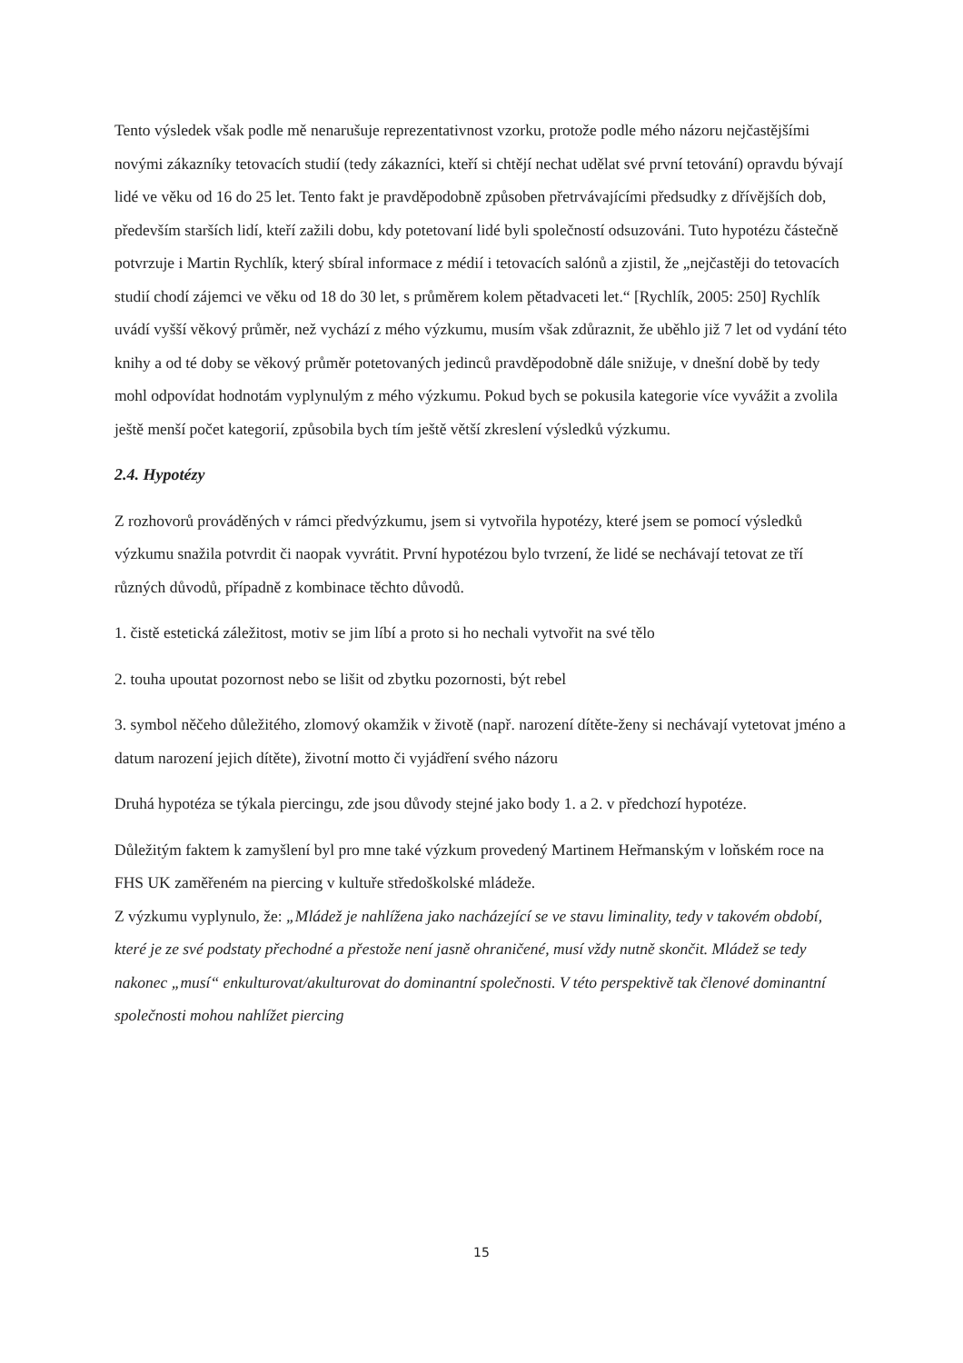Tento výsledek však podle mě nenarušuje reprezentativnost vzorku, protože podle mého názoru nejčastějšími novými zákazníky tetovacích studií (tedy zákazníci, kteří si chtějí nechat udělat své první tetování) opravdu bývají lidé ve věku od 16 do 25 let. Tento fakt je pravděpodobně způsoben přetrvávajícími předsudky z dřívějších dob, především starších lidí, kteří zažili dobu, kdy potetovaní lidé byli společností odsuzováni. Tuto hypotézu částečně potvrzuje i Martin Rychlík, který sbíral informace z médií i tetovacích salónů a zjistil, že „nejčastěji do tetovacích studií chodí zájemci ve věku od 18 do 30 let, s průměrem kolem pětadvaceti let.“ [Rychlík, 2005: 250] Rychlík uvádí vyšší věkový průměr, než vychází z mého výzkumu, musím však zdůraznit, že uběhlo již 7 let od vydání této knihy a od té doby se věkový průměr potetovaných jedinců pravděpodobně dále snižuje, v dnešní době by tedy mohl odpovídat hodnotám vyplynulým z mého výzkumu. Pokud bych se pokusila kategorie více vyvážit a zvolila ještě menší počet kategorií, způsobila bych tím ještě větší zkreslení výsledků výzkumu.
2.4. Hypotézy
Z rozhovorů prováděných v rámci předvýzkumu, jsem si vytvořila hypotézy, které jsem se pomocí výsledků výzkumu snažila potvrdit či naopak vyvrátit. První hypotézou bylo tvrzení, že lidé se nechávají tetovat ze tří různých důvodů, případně z kombinace těchto důvodů.
1. čistě estetická záležitost, motiv se jim líbí a proto si ho nechali vytvořit na své tělo
2. touha upoutat pozornost nebo se lišit od zbytku pozornosti, být rebel
3. symbol něčeho důležitého, zlomový okamžik v životě (např. narození dítěte-ženy si nechávají vytetovat jméno a datum narození jejich dítěte), životní motto či vyjádření svého názoru
Druhá hypotéza se týkala piercingu, zde jsou důvody stejné jako body 1. a 2. v předchozí hypotéze.
Důležitým faktem k zamyšlení byl pro mne také výzkum provedený Martinem Heřmanským v loňském roce na FHS UK zaměřeném na piercing v kultuře středoškolské mládeže.
Z výzkumu vyplynulo, že: „Mládež je nahlížena jako nacházející se ve stavu liminality, tedy v takovém období, které je ze své podstaty přechodné a přestože není jasně ohraničené, musí vždy nutně skončit. Mládež se tedy nakonec „musí“ enkulturovat/akulturovat do dominantní společnosti. V této perspektivě tak členové dominantní společnosti mohou nahlížet piercing
15